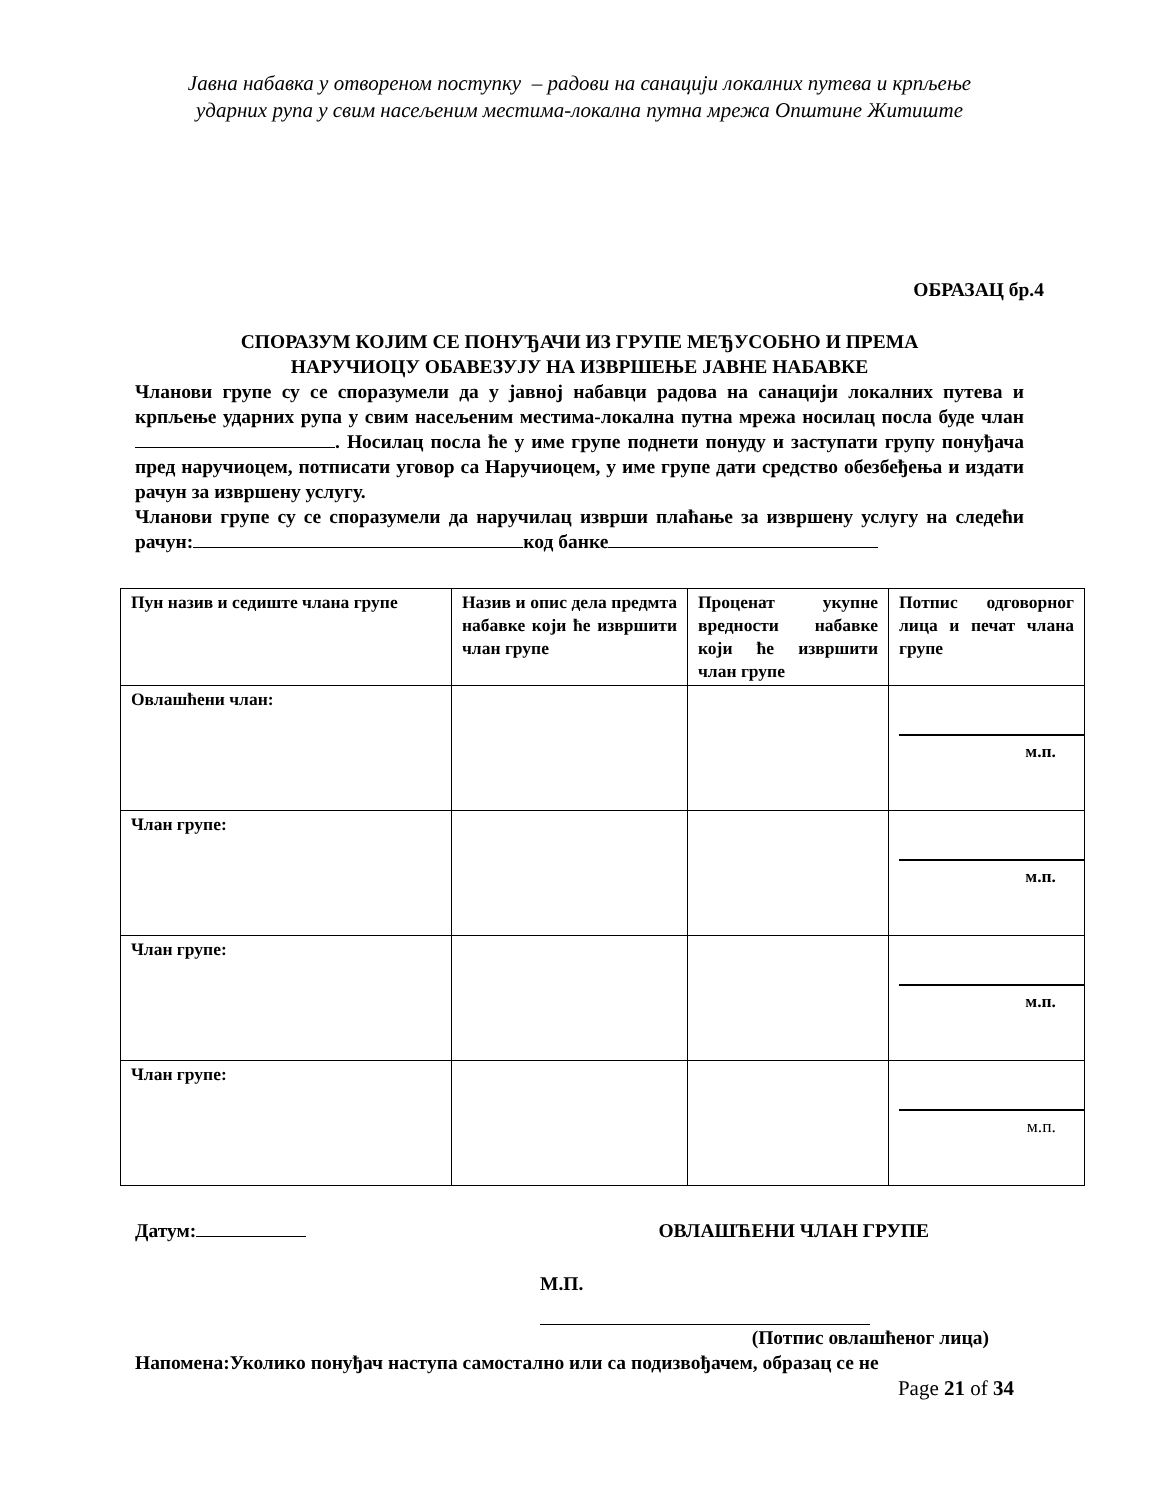Јавна набавка у отвореном поступку – радови на санацији локалних путева и крпљење
ударних рупа у свим насељеним местима-локална путна мрежа Општине Житиште
ОБРАЗАЦ бр.4
СПОРАЗУМ КОЈИМ СЕ ПОНУЂАЧИ ИЗ ГРУПЕ МЕЂУСОБНО И ПРЕМА
НАРУЧИОЦУ ОБАВЕЗУЈУ НА ИЗВРШЕЊЕ ЈАВНЕ НАБАВКЕ
Чланови групе су се споразумели да у јавној набавци радова на санацији локалних путева и крпљење ударних рупа у свим насељеним местима-локална путна мрежа носилац посла буде члан . Носилац посла ће у име групе поднети понуду и заступати групу понуђача пред наручиоцем, потписати уговор са Наручиоцем, у име групе дати средство обезбеђења и издати рачун за извршену услугу.
Чланови групе су се споразумели да наручилац изврши плаћање за извршену услугу на следећи рачун: код банке
| Пун назив и седиште члана групе | Назив и опис дела предмта набавке који ће извршити члан групе | Проценат укупне вредности набавке који ће извршити члан групе | Потпис одговорног лица и печат члана групе |
| Овлашћени члан: | | | м.п. |
| Члан групе: | | | м.п. |
| Члан групе: | | | м.п. |
| Члан групе: | | | м.п. |
Датум: ОВЛАШЋЕНИ ЧЛАН ГРУПЕ
М.П.
(Потпис овлашћеног лица)
Напомена:Уколико понуђач наступа самостално или са подизвођачем, образац се не
Page 21 of 34